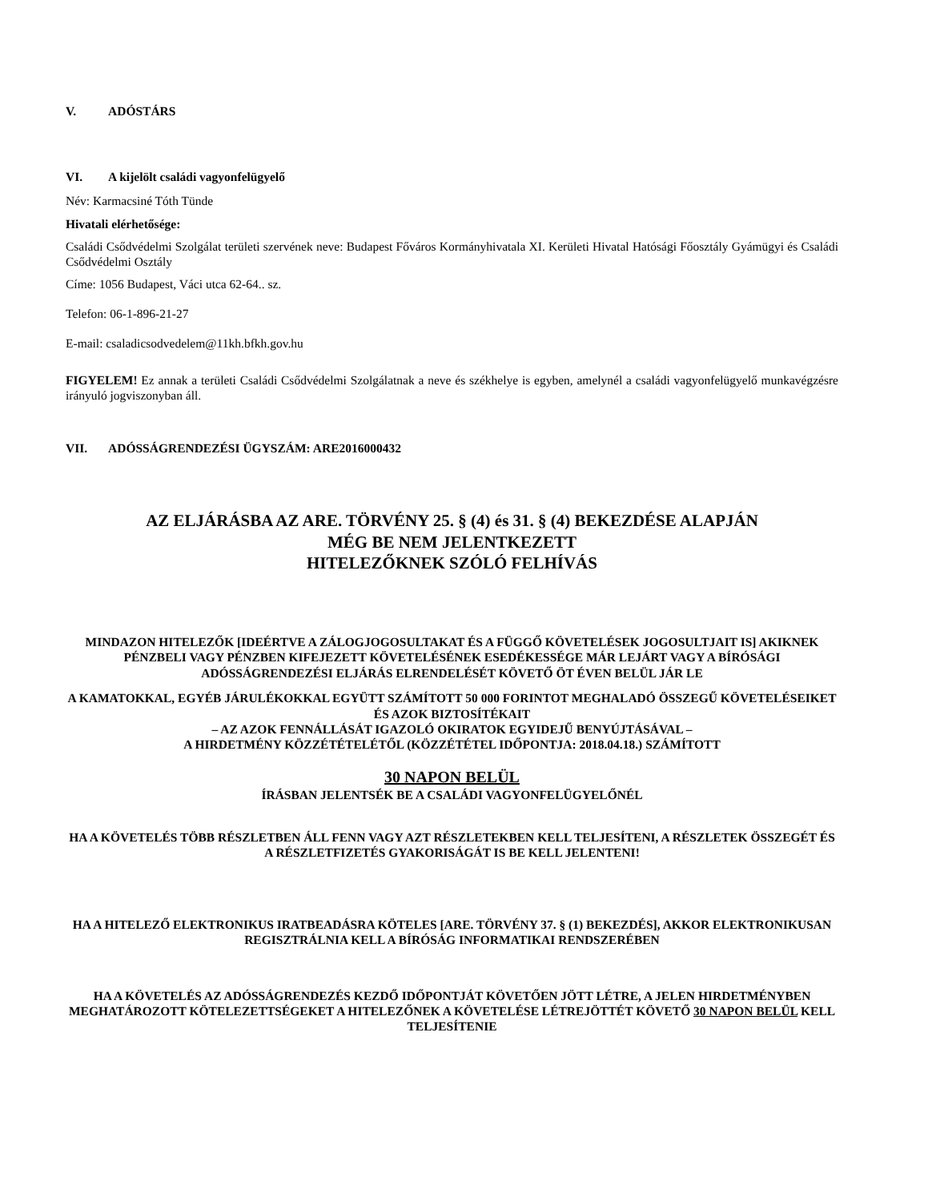V. ADÓSTÁRS
VI. A kijelölt családi vagyonfelügyelő
Név: Karmacsiné Tóth Tünde
Hivatali elérhetősége:
Családi Csődvédelmi Szolgálat területi szervének neve: Budapest Főváros Kormányhivatala XI. Kerületi Hivatal Hatósági Főosztály Gyámügyi és Családi Csődvédelmi Osztály
Címe: 1056 Budapest, Váci utca 62-64.. sz.
Telefon: 06-1-896-21-27
E-mail: csaladicsodvedelem@11kh.bfkh.gov.hu
FIGYELEM! Ez annak a területi Családi Csődvédelmi Szolgálatnak a neve és székhelye is egyben, amelynél a családi vagyonfelügyelő munkavégzésre irányuló jogviszonyban áll.
VII. ADÓSSÁGRENDEZÉSI ÜGYSZÁM: ARE2016000432
AZ ELJÁRÁSBA AZ ARE. TÖRVÉNY 25. § (4) és 31. § (4) BEKEZDÉSE ALAPJÁN
MÉG BE NEM JELENTKEZETT
HITELEZŐKNEK SZÓLÓ FELHÍVÁS
MINDAZON HITELEZŐK [IDEÉRTVE A ZÁLOGJOGOSULTAKAT ÉS A FÜGGŐ KÖVETELÉSEK JOGOSULTJAIT IS] AKIKNEK PÉNZBELI VAGY PÉNZBEN KIFEJEZETT KÖVETELÉSÉNEK ESEDÉKESSÉGE MÁR LEJÁRT VAGY A BÍRÓSÁGI ADÓSSÁGRENDEZÉSI ELJÁRÁS ELRENDELÉSÉT KÖVETŐ ÖT ÉVEN BELÜL JÁR LE
A KAMATOKKAL, EGYÉB JÁRULÉKOKKAL EGYÜTT SZÁMÍTOTT 50 000 FORINTOT MEGHALADÓ ÖSSZEGŰ KÖVETELÉSEIKET ÉS AZOK BIZTOSÍTÉKAIT
– AZ AZOK FENNÁLLÁSÁT IGAZOLÓ OKIRATOK EGYIDEJŰ BENYÚJTÁSÁVAL –
A HIRDETMÉNY KÖZZÉTÉTELÉTŐL (KÖZZÉTÉTEL IDŐPONTJA: 2018.04.18.) SZÁMÍTOTT
30 NAPON BELÜL
ÍRÁSBAN JELENTSÉK BE A CSALÁDI VAGYONFELÜGYELŐNÉL
HA A KÖVETELÉS TÖBB RÉSZLETBEN ÁLL FENN VAGY AZT RÉSZLETEKBEN KELL TELJESÍTENI, A RÉSZLETEK ÖSSZEGÉT ÉS A RÉSZLETFIZETÉS GYAKORISÁGÁT IS BE KELL JELENTENI!
HA A HITELEZŐ ELEKTRONIKUS IRATBEADÁSRA KÖTELES [ARE. TÖRVÉNY 37. § (1) BEKEZDÉS], AKKOR ELEKTRONIKUSAN REGISZTRÁLNIA KELL A BÍRÓSÁG INFORMATIKAI RENDSZERÉBEN
HA A KÖVETELÉS AZ ADÓSSÁGRENDEZÉS KEZDŐ IDŐPONTJÁT KÖVETŐEN JÖTT LÉTRE, A JELEN HIRDETMÉNYBEN MEGHATÁROZOTT KÖTELEZETTSÉGEKET A HITELEZŐNEK A KÖVETELÉSE LÉTREJÖTTÉT KÖVETŐ 30 NAPON BELÜL KELL TELJESÍTENIE